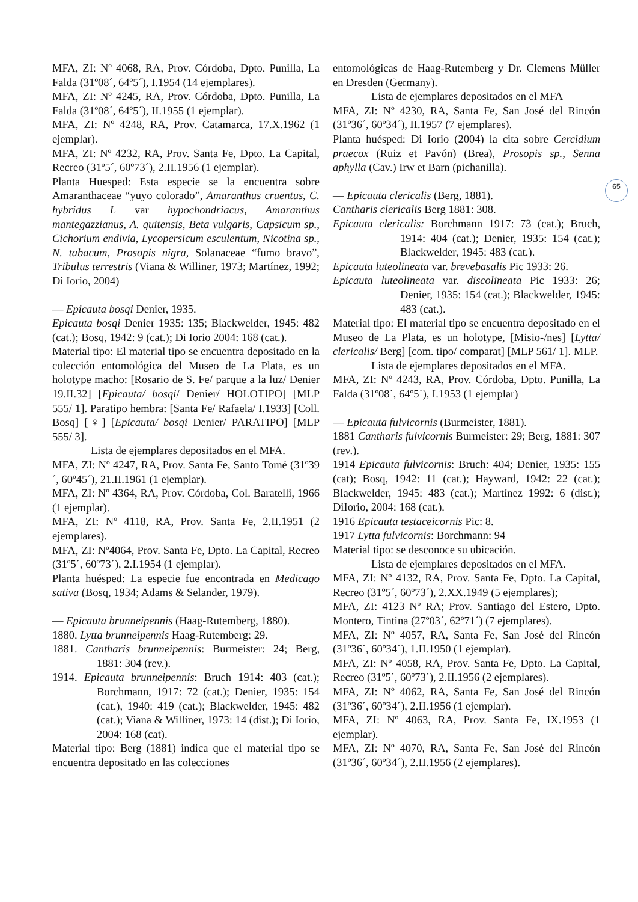65
MFA, ZI: Nº 4068, RA, Prov. Córdoba, Dpto. Punilla, La Falda (31º08´, 64º5´), I.1954 (14 ejemplares).
MFA, ZI: Nº 4245, RA, Prov. Córdoba, Dpto. Punilla, La Falda (31º08´, 64º5´), II.1955 (1 ejemplar).
MFA, ZI: Nº 4248, RA, Prov. Catamarca, 17.X.1962 (1 ejemplar).
MFA, ZI: Nº 4232, RA, Prov. Santa Fe, Dpto. La Capital, Recreo (31º5´, 60º73´), 2.II.1956 (1 ejemplar).
Planta Huesped: Esta especie se la encuentra sobre Amaranthaceae “yuyo colorado”, Amaranthus cruentus, C. hybridus L var hypochondriacus, Amaranthus mantegazzianus, A. quitensis, Beta vulgaris, Capsicum sp., Cichorium endivia, Lycopersicum esculentum, Nicotina sp., N. tabacum, Prosopis nigra, Solanaceae “fumo bravo”, Tribulus terrestris (Viana & Williner, 1973; Martínez, 1992; Di Iorio, 2004)
— Epicauta bosqi Denier, 1935.
Epicauta bosqi Denier 1935: 135; Blackwelder, 1945: 482 (cat.); Bosq, 1942: 9 (cat.); Di Iorio 2004: 168 (cat.).
Material tipo: El material tipo se encuentra depositado en la colección entomológica del Museo de La Plata, es un holotype macho: [Rosario de S. Fe/ parque a la luz/ Denier 19.II.32] [Epicauta/ bosqi/ Denier/ HOLOTIPO] [MLP 555/ 1]. Paratipo hembra: [Santa Fe/ Rafaela/ I.1933] [Coll. Bosq] [♀] [Epicauta/ bosqi Denier/ PARATIPO] [MLP 555/ 3].
Lista de ejemplares depositados en el MFA.
MFA, ZI: Nº 4247, RA, Prov. Santa Fe, Santo Tomé (31º39´, 60º45´), 21.II.1961 (1 ejemplar).
MFA, ZI: Nº 4364, RA, Prov. Córdoba, Col. Baratelli, 1966 (1 ejemplar).
MFA, ZI: Nº 4118, RA, Prov. Santa Fe, 2.II.1951 (2 ejemplares).
MFA, ZI: Nº4064, Prov. Santa Fe, Dpto. La Capital, Recreo (31º5´, 60º73´), 2.I.1954 (1 ejemplar).
Planta huésped: La especie fue encontrada en Medicago sativa (Bosq, 1934; Adams & Selander, 1979).
— Epicauta brunneipennis (Haag-Rutemberg, 1880).
1880. Lytta brunneipennis Haag-Rutemberg: 29.
1881. Cantharis brunneipennis: Burmeister: 24; Berg, 1881: 304 (rev.).
1914. Epicauta brunneipennis: Bruch 1914: 403 (cat.); Borchmann, 1917: 72 (cat.); Denier, 1935: 154 (cat.), 1940: 419 (cat.); Blackwelder, 1945: 482 (cat.); Viana & Williner, 1973: 14 (dist.); Di Iorio, 2004: 168 (cat).
Material tipo: Berg (1881) indica que el material tipo se encuentra depositado en las colecciones
entomológicas de Haag-Rutemberg y Dr. Clemens Müller en Dresden (Germany).
Lista de ejemplares depositados en el MFA
MFA, ZI: Nº 4230, RA, Santa Fe, San José del Rincón (31º36´, 60º34´), II.1957 (7 ejemplares).
Planta huésped: Di Iorio (2004) la cita sobre Cercidium praecox (Ruiz et Pavón) (Brea), Prosopis sp., Senna aphylla (Cav.) Irw et Barn (pichanilla).
— Epicauta clericalis (Berg, 1881).
Cantharis clericalis Berg 1881: 308.
Epicauta clericalis: Borchmann 1917: 73 (cat.); Bruch, 1914: 404 (cat.); Denier, 1935: 154 (cat.); Blackwelder, 1945: 483 (cat.).
Epicauta luteolineata var. brevebasalis Pic 1933: 26.
Epicauta luteolineata var. discolineata Pic 1933: 26; Denier, 1935: 154 (cat.); Blackwelder, 1945: 483 (cat.).
Material tipo: El material tipo se encuentra depositado en el Museo de La Plata, es un holotype, [Misio-/nes] [Lytta/ clericalis/ Berg] [com. tipo/ comparat] [MLP 561/ 1]. MLP.
Lista de ejemplares depositados en el MFA.
MFA, ZI: Nº 4243, RA, Prov. Córdoba, Dpto. Punilla, La Falda (31º08´, 64º5´), I.1953 (1 ejemplar)
— Epicauta fulvicornis (Burmeister, 1881).
1881 Cantharis fulvicornis Burmeister: 29; Berg, 1881: 307 (rev.).
1914 Epicauta fulvicornis: Bruch: 404; Denier, 1935: 155 (cat); Bosq, 1942: 11 (cat.); Hayward, 1942: 22 (cat.); Blackwelder, 1945: 483 (cat.); Martínez 1992: 6 (dist.); DiIorio, 2004: 168 (cat.).
1916 Epicauta testaceicornis Pic: 8.
1917 Lytta fulvicornis: Borchmann: 94
Material tipo: se desconoce su ubicación.
Lista de ejemplares depositados en el MFA.
MFA, ZI: Nº 4132, RA, Prov. Santa Fe, Dpto. La Capital, Recreo (31º5´, 60º73´), 2.XX.1949 (5 ejemplares);
MFA, ZI: 4123 Nº RA; Prov. Santiago del Estero, Dpto. Montero, Tintina (27º03´, 62º71´) (7 ejemplares).
MFA, ZI: Nº 4057, RA, Santa Fe, San José del Rincón (31º36´, 60º34´), 1.II.1950 (1 ejemplar).
MFA, ZI: Nº 4058, RA, Prov. Santa Fe, Dpto. La Capital, Recreo (31º5´, 60º73´), 2.II.1956 (2 ejemplares).
MFA, ZI: Nº 4062, RA, Santa Fe, San José del Rincón (31º36´, 60º34´), 2.II.1956 (1 ejemplar).
MFA, ZI: Nº 4063, RA, Prov. Santa Fe, IX.1953 (1 ejemplar).
MFA, ZI: Nº 4070, RA, Santa Fe, San José del Rincón (31º36´, 60º34´), 2.II.1956 (2 ejemplares).